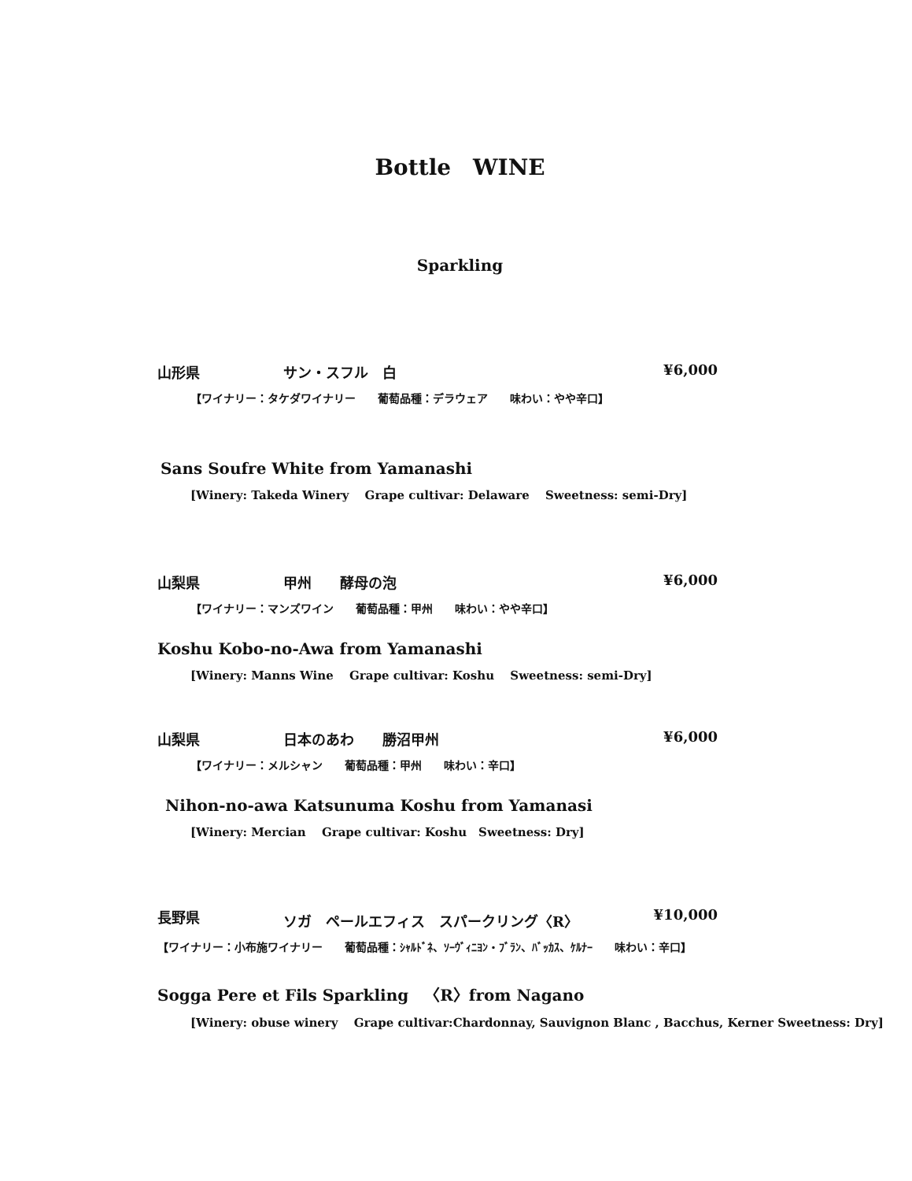Bottle　WINE
Sparkling
山形県 サン・スフル　白 ¥6,000
【ワイナリー：タケダワイナリー　　葡萄品種：デラウェア　　味わい：やや辛口】
Sans Soufre White from Yamanashi
[Winery: Takeda Winery　 Grape cultivar: Delaware　 Sweetness: semi-Dry]
山梨県 甲州　　酵母の泡 ¥6,000
【ワイナリー：マンズワイン　　葡萄品種：甲州　　味わい：やや辛口】
Koshu Kobo-no-Awa from Yamanashi
[Winery: Manns Wine　 Grape cultivar: Koshu　 Sweetness: semi-Dry]
山梨県 日本のあわ　　勝沼甲州 ¥6,000
【ワイナリー：メルシャン　　葡萄品種：甲州　　味わい：辛口】
Nihon-no-awa Katsunuma Koshu from Yamanasi
[Winery: Mercian　 Grape cultivar: Koshu　Sweetness: Dry]
長野県 ソガ　ペールエフィス　スパークリング〈R〉 ¥10,000
【ワイナリー：小布施ワイナリー　　葡萄品種：ｼｬﾙﾄﾞﾈ、ｿｰｳﾞｨﾆﾖﾝ・ﾌﾞﾗﾝ、ﾊﾞｯｶｽ、ｹﾙﾅｰ　　味わい：辛口】
Sogga Pere et Fils Sparkling　〈R〉from Nagano
[Winery: obuse winery　 Grape cultivar:Chardonnay, Sauvignon Blanc , Bacchus, Kerner Sweetness: Dry]